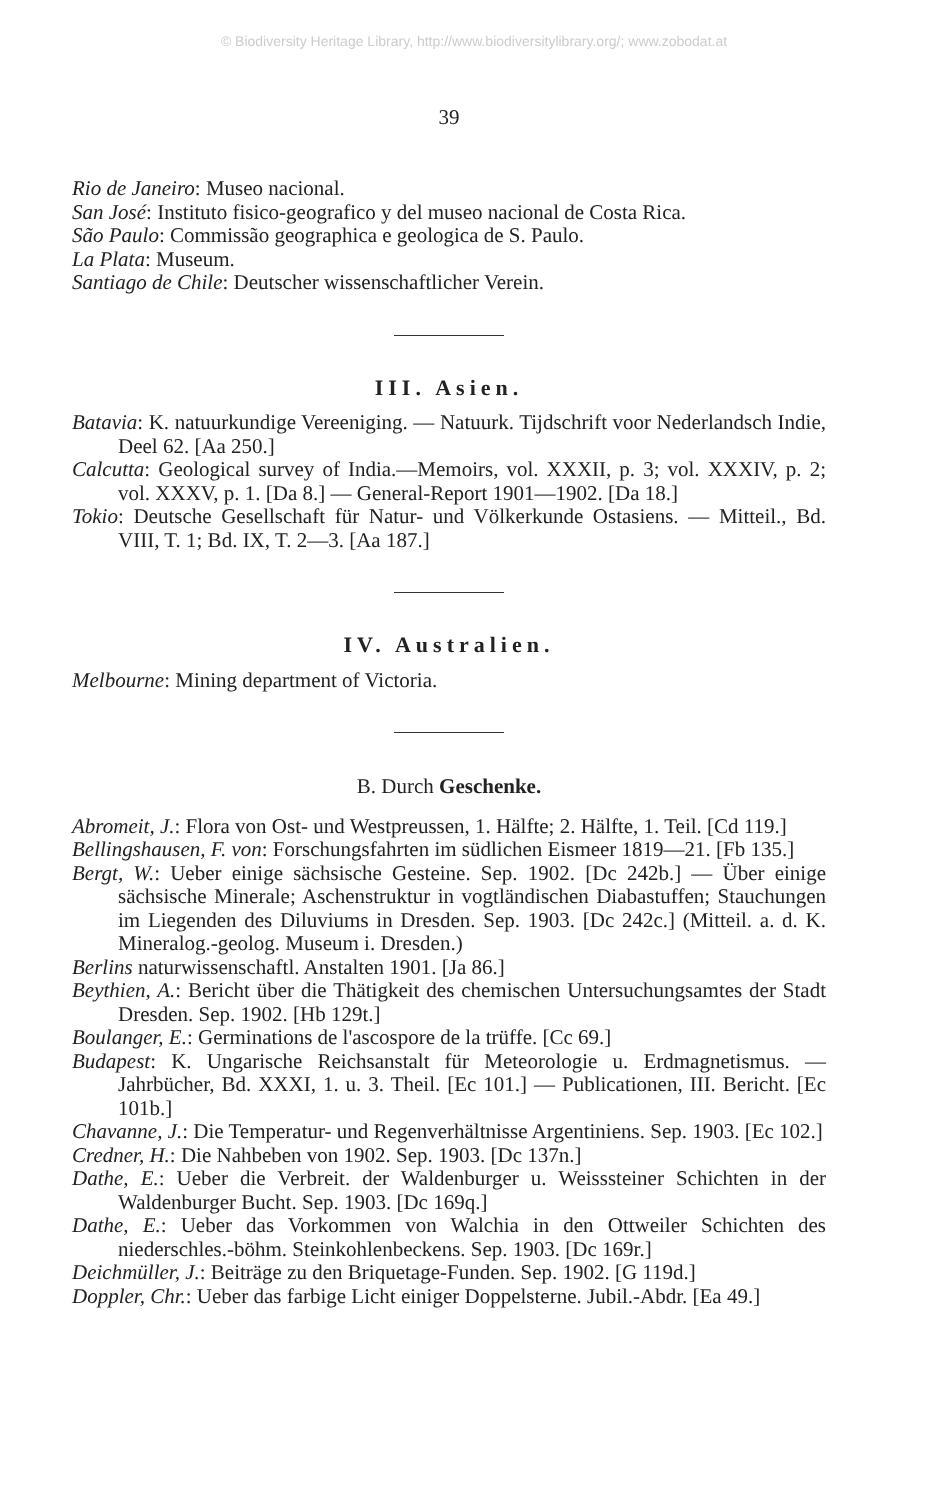© Biodiversity Heritage Library, http://www.biodiversitylibrary.org/; www.zobodat.at
39
Rio de Janeiro: Museo nacional.
San José: Instituto fisico-geografico y del museo nacional de Costa Rica.
São Paulo: Commissão geographica e geologica de S. Paulo.
La Plata: Museum.
Santiago de Chile: Deutscher wissenschaftlicher Verein.
III. Asien.
Batavia: K. natuurkundige Vereeniging. — Natuurk. Tijdschrift voor Nederlandsch Indie, Deel 62. [Aa 250.]
Calcutta: Geological survey of India.—Memoirs, vol. XXXII, p. 3; vol. XXXIV, p. 2; vol. XXXV, p. 1. [Da 8.] — General-Report 1901—1902. [Da 18.]
Tokio: Deutsche Gesellschaft für Natur- und Völkerkunde Ostasiens. — Mitteil., Bd. VIII, T. 1; Bd. IX, T. 2—3. [Aa 187.]
IV. Australien.
Melbourne: Mining department of Victoria.
B. Durch Geschenke.
Abromeit, J.: Flora von Ost- und Westpreussen, 1. Hälfte; 2. Hälfte, 1. Teil. [Cd 119.]
Bellingshausen, F. von: Forschungsfahrten im südlichen Eismeer 1819—21. [Fb 135.]
Bergt, W.: Ueber einige sächsische Gesteine. Sep. 1902. [Dc 242b.] — Über einige sächsische Minerale; Aschenstruktur in vogtländischen Diabastuffen; Stauchungen im Liegenden des Diluviums in Dresden. Sep. 1903. [Dc 242c.] (Mitteil. a. d. K. Mineralog.-geolog. Museum i. Dresden.)
Berlins naturwissenschaftl. Anstalten 1901. [Ja 86.]
Beythien, A.: Bericht über die Thätigkeit des chemischen Untersuchungsamtes der Stadt Dresden. Sep. 1902. [Hb 129t.]
Boulanger, E.: Germinations de l'ascospore de la trüffe. [Cc 69.]
Budapest: K. Ungarische Reichsanstalt für Meteorologie u. Erdmagnetismus. — Jahrbücher, Bd. XXXI, 1. u. 3. Theil. [Ec 101.] — Publicationen, III. Bericht. [Ec 101b.]
Chavanne, J.: Die Temperatur- und Regenverhältnisse Argentiniens. Sep. 1903. [Ec 102.]
Credner, H.: Die Nahbeben von 1902. Sep. 1903. [Dc 137n.]
Dathe, E.: Ueber die Verbreit. der Waldenburger u. Weisssteiner Schichten in der Waldenburger Bucht. Sep. 1903. [Dc 169q.]
Dathe, E.: Ueber das Vorkommen von Walchia in den Ottweiler Schichten des niederschles.-böhm. Steinkohlenbeckens. Sep. 1903. [Dc 169r.]
Deichmüller, J.: Beiträge zu den Briquetage-Funden. Sep. 1902. [G 119d.]
Doppler, Chr.: Ueber das farbige Licht einiger Doppelsterne. Jubil.-Abdr. [Ea 49.]